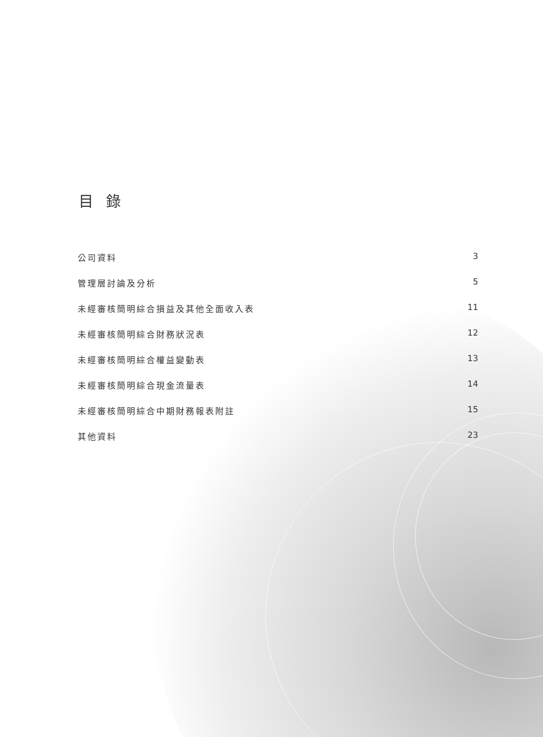目 錄
公司資料 3
管理層討論及分析 5
未經審核簡明綜合損益及其他全面收入表 11
未經審核簡明綜合財務狀況表 12
未經審核簡明綜合權益變動表 13
未經審核簡明綜合現金流量表 14
未經審核簡明綜合中期財務報表附註 15
其他資料 23